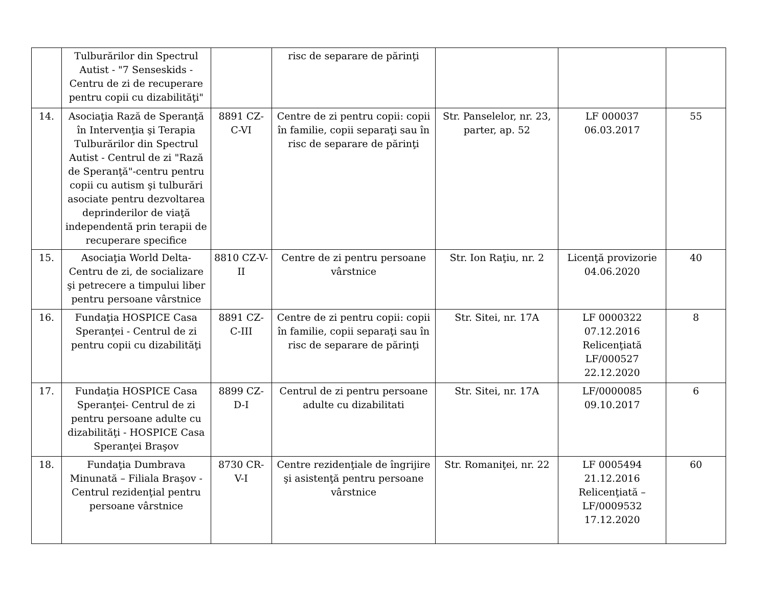| | Tulburărilor din Spectrul Autist - "7 Senseskids - Centru de zi de recuperare pentru copii cu dizabilităţi" | | risc de separare de părinţi | | | |
| 14. | Asociaţia Rază de Speranţă în Intervenţia şi Terapia Tulburărilor din Spectrul Autist - Centrul de zi "Rază de Speranţă"-centru pentru copii cu autism şi tulburări asociate pentru dezvoltarea deprinderilor de viaţă independentă prin terapii de recuperare specifice | 8891 CZ-C-VI | Centre de zi pentru copii: copii în familie, copii separaţi sau în risc de separare de părinţi | Str. Panselelor, nr. 23, parter, ap. 52 | LF 000037 06.03.2017 | 55 |
| 15. | Asociaţia World Delta- Centru de zi, de socializare şi petrecere a timpului liber pentru persoane vârstnice | 8810 CZ-V-II | Centre de zi pentru persoane vârstnice | Str. Ion Raţiu, nr. 2 | Licenţă provizorie 04.06.2020 | 40 |
| 16. | Fundaţia HOSPICE Casa Speranţei - Centrul de zi pentru copii cu dizabilităţi | 8891 CZ-C-III | Centre de zi pentru copii: copii în familie, copii separaţi sau în risc de separare de părinţi | Str. Sitei, nr. 17A | LF 0000322 07.12.2016 Relicenţiată LF/000527 22.12.2020 | 8 |
| 17. | Fundaţia HOSPICE Casa Speranţei- Centrul de zi pentru persoane adulte cu dizabilităţi - HOSPICE Casa Speranţei Braşov | 8899 CZ-D-I | Centrul de zi pentru persoane adulte cu dizabilitati | Str. Sitei, nr. 17A | LF/0000085 09.10.2017 | 6 |
| 18. | Fundaţia Dumbrava Minunată – Filiala Braşov - Centrul rezidenţial pentru persoane vârstnice | 8730 CR-V-I | Centre rezidenţiale de îngrijire şi asistenţă pentru persoane vârstnice | Str. Romaniţei, nr. 22 | LF 0005494 21.12.2016 Relicenţiată – LF/0009532 17.12.2020 | 60 |